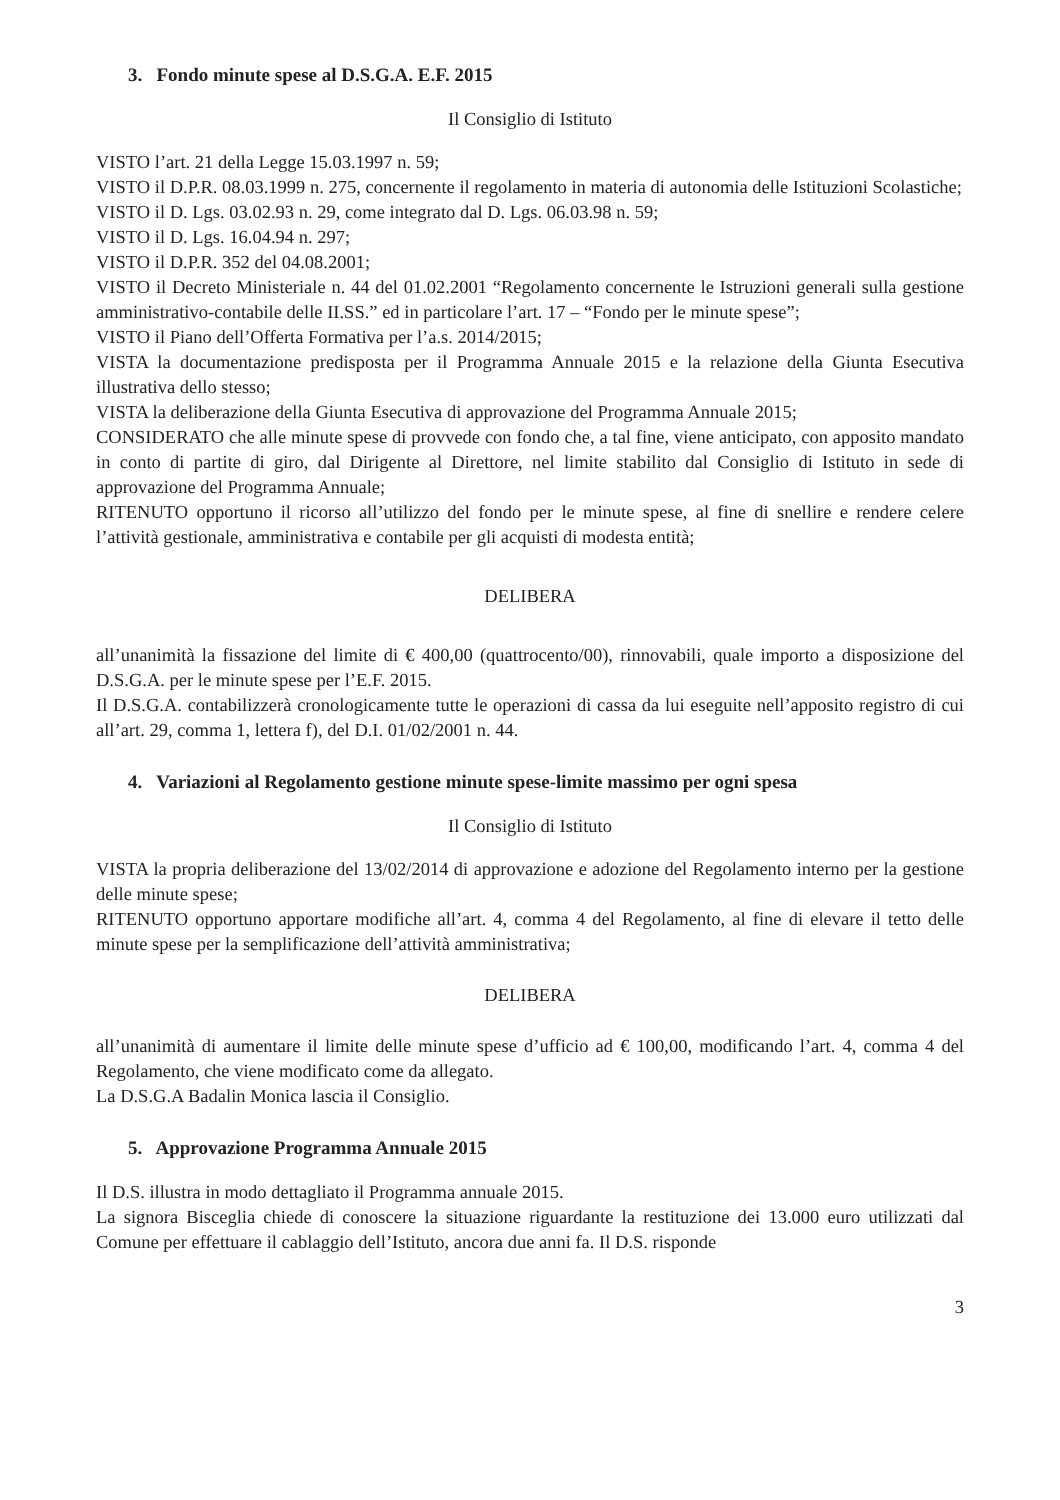3. Fondo minute spese al D.S.G.A. E.F. 2015
Il Consiglio di Istituto
VISTO l’art. 21 della Legge 15.03.1997 n. 59;
VISTO il D.P.R. 08.03.1999 n. 275, concernente il regolamento in materia di autonomia delle Istituzioni Scolastiche;
VISTO il D. Lgs. 03.02.93 n. 29, come integrato dal D. Lgs. 06.03.98 n. 59;
VISTO il D. Lgs. 16.04.94 n. 297;
VISTO il D.P.R. 352 del 04.08.2001;
VISTO il Decreto Ministeriale n. 44 del 01.02.2001 “Regolamento concernente le Istruzioni generali sulla gestione amministrativo-contabile delle II.SS.” ed in particolare l’art. 17 – “Fondo per le minute spese”;
VISTO il Piano dell’Offerta Formativa per l’a.s. 2014/2015;
VISTA la documentazione predisposta per il Programma Annuale 2015 e la relazione della Giunta Esecutiva illustrativa dello stesso;
VISTA la deliberazione della Giunta Esecutiva di approvazione del Programma Annuale 2015;
CONSIDERATO che alle minute spese di provvede con fondo che, a tal fine, viene anticipato, con apposito mandato in conto di partite di giro, dal Dirigente al Direttore, nel limite stabilito dal Consiglio di Istituto in sede di approvazione del Programma Annuale;
RITENUTO opportuno il ricorso all’utilizzo del fondo per le minute spese, al fine di snellire e rendere celere l’attività gestionale, amministrativa e contabile per gli acquisti di modesta entità;
DELIBERA
all’unanimità la fissazione del limite di € 400,00 (quattrocento/00), rinnovabili, quale importo a disposizione del D.S.G.A. per le minute spese per l’E.F. 2015.
Il D.S.G.A. contabilizzerà cronologicamente tutte le operazioni di cassa da lui eseguite nell’apposito registro di cui all’art. 29, comma 1, lettera f), del D.I. 01/02/2001 n. 44.
4. Variazioni al Regolamento gestione minute spese-limite massimo per ogni spesa
Il Consiglio di Istituto
VISTA la propria deliberazione del 13/02/2014 di approvazione e adozione del Regolamento interno per la gestione delle minute spese;
RITENUTO opportuno apportare modifiche all’art. 4, comma 4 del Regolamento, al fine di elevare il tetto delle minute spese per la semplificazione dell’attività amministrativa;
DELIBERA
all’unanimità di aumentare il limite delle minute spese d’ufficio ad € 100,00, modificando l’art. 4, comma 4 del Regolamento, che viene modificato come da allegato.
La D.S.G.A Badalin Monica lascia il Consiglio.
5. Approvazione Programma Annuale 2015
Il D.S. illustra in modo dettagliato il Programma annuale 2015.
La signora Bisceglia chiede di conoscere la situazione riguardante la restituzione dei 13.000 euro utilizzati dal Comune per effettuare il cablaggio dell’Istituto, ancora due anni fa. Il D.S. risponde
3